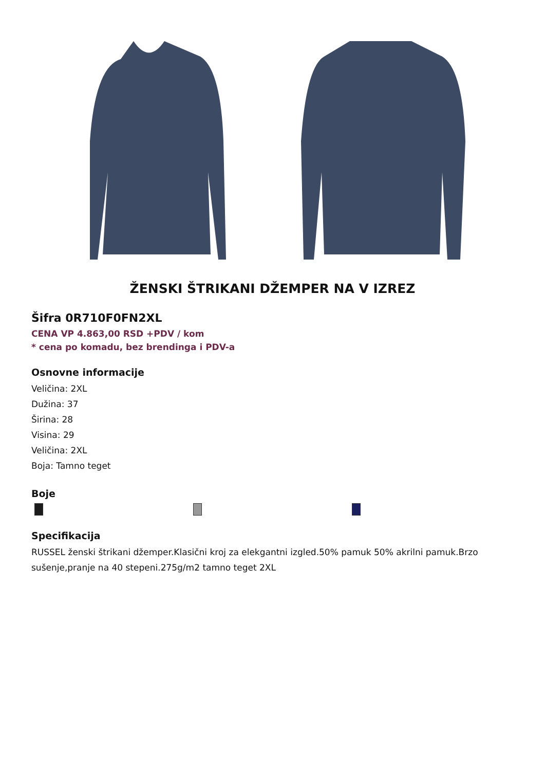ŽENSKI ŠTRIKANI DŽEMPER NA V IZREZ
Šifra 0R710F0FN2XL
CENA VP 4.863,00 RSD +PDV / kom
* cena po komadu, bez brendinga i PDV-a
Osnovne informacije
Veličina: 2XL
Dužina: 37
Širina: 28
Visina: 29
Veličina: 2XL
Boja: Tamno teget
Boje
Specifikacija
RUSSEL ženski štrikani džemper.Klasični kroj za elekgantni izgled.50% pamuk 50% akrilni pamuk.Brzo sušenje,pranje na 40 stepeni.275g/m2 tamno teget 2XL